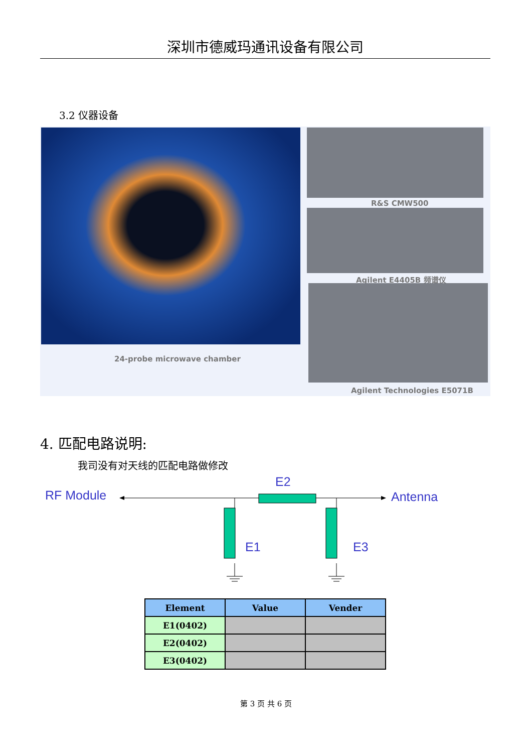深圳市德威玛通讯设备有限公司
3.2 仪器设备
24-probe microwave chamber
R&S CMW500
Agilent E4405B 频谱仪
Agilent Technologies E5071B
4. 匹配电路说明:
我司没有对天线的匹配电路做修改
RF Module
E2
Antenna
E1 E3
| Element | Value | Vender |
| --- | --- | --- |
| E1(0402) | | |
| E2(0402) | | |
| E3(0402) | | |
第 3 页 共 6 页